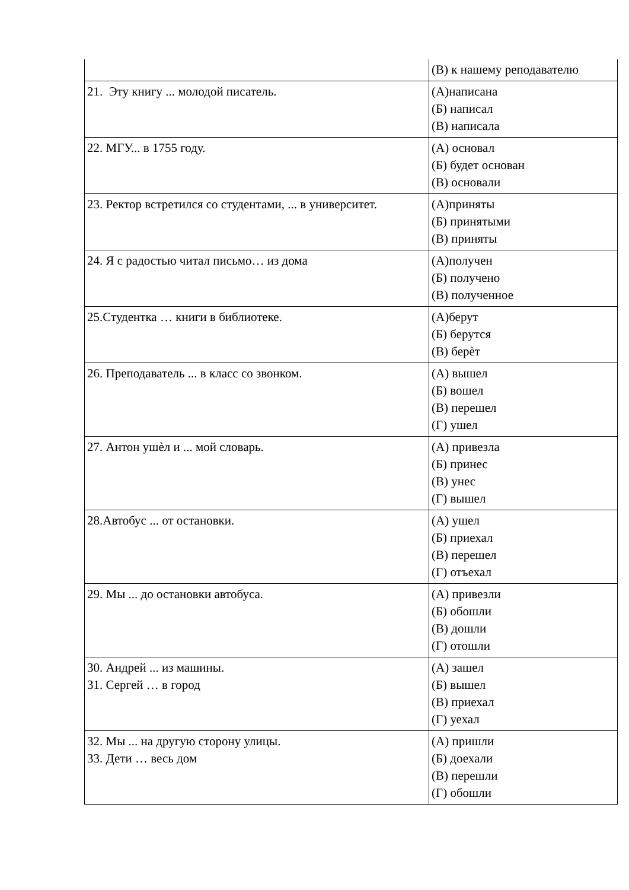| | (В) к нашему реподавателю |
| 21. Эту книгу ... молодой писатель. | (А)написана (Б) написал (В) написала |
| 22. МГУ... в 1755 году. | (А) основал (Б) будет основан (В) основали |
| 23. Ректор встретился со студентами, ... в университет. | (А)приняты (Б) принятыми (В) приняты |
| 24. Я с радостью читал письмо… из дома | (А)получен (Б) получено (В) полученное |
| 25.Студентка … книги в библиотеке. | (А)берут (Б) берутся (В) берѐт |
| 26. Преподаватель ... в класс со звонком. | (А) вышел (Б) вошел (В) перешел (Г) ушел |
| 27. Антон ушѐл и ... мой словарь. | (А) привезла (Б) принес (В) унес (Г) вышел |
| 28.Автобус ... от остановки. | (А) ушел (Б) приехал (В) перешел (Г) отъехал |
| 29. Мы ... до остановки автобуса. | (А) привезли (Б) обошли (В) дошли (Г) отошли |
| 30. Андрей ... из машины. 31. Сергей … в город | (А) зашел (Б) вышел (В) приехал (Г) уехал |
| 32. Мы ... на другую сторону улицы. 33. Дети … весь дом | (А) пришли (Б) доехали (В) перешли (Г) обошли |